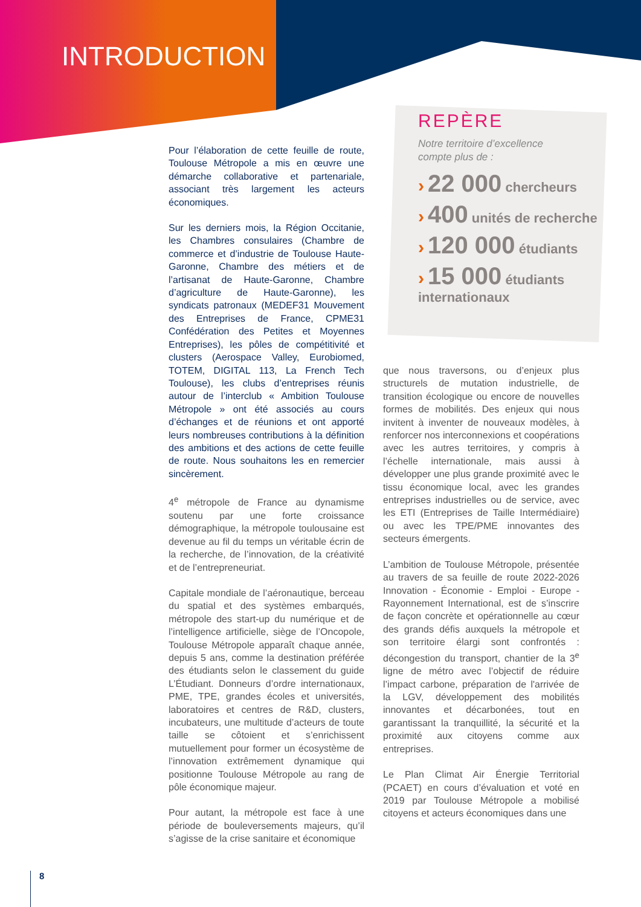INTRODUCTION
REPÈRE
Notre territoire d’excellence
compte plus de :
› 22 000 chercheurs
› 400 unités de recherche
› 120 000 étudiants
› 15 000 étudiants internationaux
Pour l’élaboration de cette feuille de route, Toulouse Métropole a mis en œuvre une démarche collaborative et partenariale, associant très largement les acteurs économiques.
Sur les derniers mois, la Région Occitanie, les Chambres consulaires (Chambre de commerce et d’industrie de Toulouse Haute-Garonne, Chambre des métiers et de l’artisanat de Haute-Garonne, Chambre d’agriculture de Haute-Garonne), les syndicats patronaux (MEDEF31 Mouvement des Entreprises de France, CPME31 Confédération des Petites et Moyennes Entreprises), les pôles de compétitivité et clusters (Aerospace Valley, Eurobiomed, TOTEM, DIGITAL 113, La French Tech Toulouse), les clubs d’entreprises réunis autour de l’interclub « Ambition Toulouse Métropole » ont été associés au cours d’échanges et de réunions et ont apporté leurs nombreuses contributions à la définition des ambitions et des actions de cette feuille de route. Nous souhaitons les en remercier sincèrement.
4<sup>e</sup> métropole de France au dynamisme soutenu par une forte croissance démographique, la métropole toulousaine est devenue au fil du temps un véritable écrin de la recherche, de l’innovation, de la créativité et de l’entrepreneuriat.
Capitale mondiale de l’aéronautique, berceau du spatial et des systèmes embarqués, métropole des start-up du numérique et de l’intelligence artificielle, siège de l’Oncopole, Toulouse Métropole apparaît chaque année, depuis 5 ans, comme la destination préférée des étudiants selon le classement du guide L’Étudiant. Donneurs d’ordre internationaux, PME, TPE, grandes écoles et universités, laboratoires et centres de R&D, clusters, incubateurs, une multitude d’acteurs de toute taille se côtoient et s’enrichissent mutuellement pour former un écosystème de l’innovation extrêmement dynamique qui positionne Toulouse Métropole au rang de pôle économique majeur.
Pour autant, la métropole est face à une période de bouleversements majeurs, qu’il s’agisse de la crise sanitaire et économique
que nous traversons, ou d’enjeux plus structurels de mutation industrielle, de transition écologique ou encore de nouvelles formes de mobilités. Des enjeux qui nous invitent à inventer de nouveaux modèles, à renforcer nos interconnexions et coopérations avec les autres territoires, y compris à l’échelle internationale, mais aussi à développer une plus grande proximité avec le tissu économique local, avec les grandes entreprises industrielles ou de service, avec les ETI (Entreprises de Taille Intermédiaire) ou avec les TPE/PME innovantes des secteurs émergents.
L’ambition de Toulouse Métropole, présentée au travers de sa feuille de route 2022-2026 Innovation - Économie - Emploi - Europe - Rayonnement International, est de s’inscrire de façon concrète et opérationnelle au cœur des grands défis auxquels la métropole et son territoire élargi sont confrontés : décongestion du transport, chantier de la 3<sup>e</sup> ligne de métro avec l’objectif de réduire l’impact carbone, préparation de l'arrivée de la LGV, développement des mobilités innovantes et décarbonées, tout en garantissant la tranquillité, la sécurité et la proximité aux citoyens comme aux entreprises.
Le Plan Climat Air Énergie Territorial (PCAET) en cours d’évaluation et voté en 2019 par Toulouse Métropole a mobilisé citoyens et acteurs économiques dans une
8